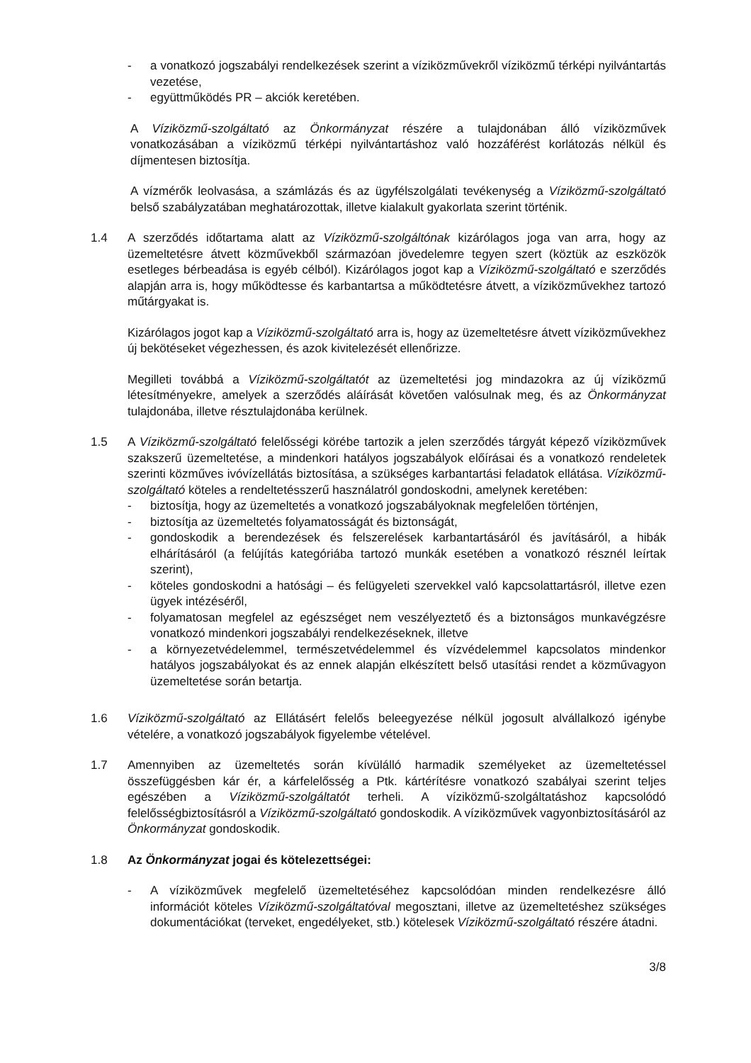- a vonatkozó jogszabályi rendelkezések szerint a víziközművekről víziközmű térképi nyilvántartás vezetése,
- együttműködés PR – akciók keretében.
A Víziközmű-szolgáltató az Önkormányzat részére a tulajdonában álló víziközművek vonatkozásában a víziközmű térképi nyilvántartáshoz való hozzáférést korlátozás nélkül és díjmentesen biztosítja.
A vízmérők leolvasása, a számlázás és az ügyfélszolgálati tevékenység a Víziközmű-szolgáltató belső szabályzatában meghatározottak, illetve kialakult gyakorlata szerint történik.
1.4 A szerződés időtartama alatt az Víziközmű-szolgáltónak kizárólagos joga van arra, hogy az üzemeltetésre átvett közművekből származóan jövedelemre tegyen szert (köztük az eszközök esetleges bérbeadása is egyéb célból). Kizárólagos jogot kap a Víziközmű-szolgáltató e szerződés alapján arra is, hogy működtesse és karbantartsa a működtetésre átvett, a víziközművekhez tartozó műtárgyakat is.
Kizárólagos jogot kap a Víziközmű-szolgáltató arra is, hogy az üzemeltetésre átvett víziközművekhez új bekötéseket végezhessen, és azok kivitelezését ellenőrizze.
Megilleti továbbá a Víziközmű-szolgáltatót az üzemeltetési jog mindazokra az új víziközmű létesítményekre, amelyek a szerződés aláírását követően valósulnak meg, és az Önkormányzat tulajdonába, illetve résztulajdonába kerülnek.
1.5 A Víziközmű-szolgáltató felelősségi körébe tartozik a jelen szerződés tárgyát képező víziközművek szakszerű üzemeltetése, a mindenkori hatályos jogszabályok előírásai és a vonatkozó rendeletek szerinti közműves ivóvízellátás biztosítása, a szükséges karbantartási feladatok ellátása. Víziközmű-szolgáltató köteles a rendeltetésszerű használatról gondoskodni, amelynek keretében:
- biztosítja, hogy az üzemeltetés a vonatkozó jogszabályoknak megfelelően történjen,
- biztosítja az üzemeltetés folyamatosságát és biztonságát,
- gondoskodik a berendezések és felszerelések karbantartásáról és javításáról, a hibák elhárításáról (a felújítás kategóriába tartozó munkák esetében a vonatkozó résznél leírtak szerint),
- köteles gondoskodni a hatósági – és felügyeleti szervekkel való kapcsolattartásról, illetve ezen ügyek intézéséről,
- folyamatosan megfelel az egészséget nem veszélyeztető és a biztonságos munkavégzésre vonatkozó mindenkori jogszabályi rendelkezéseknek, illetve
- a környezetvédelemmel, természetvédelemmel és vízvédelemmel kapcsolatos mindenkor hatályos jogszabályokat és az ennek alapján elkészített belső utasítási rendet a közművagyon üzemeltetése során betartja.
1.6 Víziközmű-szolgáltató az Ellátásért felelős beleegyezése nélkül jogosult alvállalkozó igénybe vételére, a vonatkozó jogszabályok figyelembe vételével.
1.7 Amennyiben az üzemeltetés során kívülálló harmadik személyeket az üzemeltetéssel összefüggésben kár ér, a kárfelelősség a Ptk. kártérítésre vonatkozó szabályai szerint teljes egészében a Víziközmű-szolgáltatót terheli. A víziközmű-szolgáltatáshoz kapcsolódó felelősségbiztosításról a Víziközmű-szolgáltató gondoskodik. A víziközművek vagyonbiztosításáról az Önkormányzat gondoskodik.
1.8 Az Önkormányzat jogai és kötelezettségei:
- A víziközművek megfelelő üzemeltetéséhez kapcsolódóan minden rendelkezésre álló információt köteles Víziközmű-szolgáltatóval megosztani, illetve az üzemeltetéshez szükséges dokumentációkat (terveket, engedélyeket, stb.) kötelesek Víziközmű-szolgáltató részére átadni.
3/8